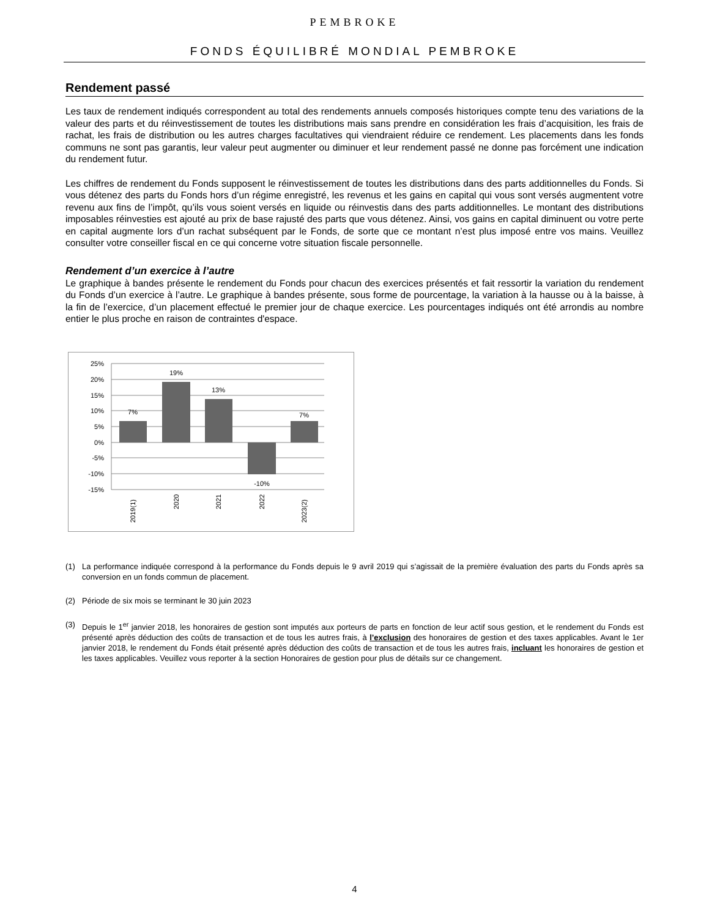PEMBROKE
FONDS ÉQUILIBRÉ MONDIAL PEMBROKE
Rendement passé
Les taux de rendement indiqués correspondent au total des rendements annuels composés historiques compte tenu des variations de la valeur des parts et du réinvestissement de toutes les distributions mais sans prendre en considération les frais d’acquisition, les frais de rachat, les frais de distribution ou les autres charges facultatives qui viendraient réduire ce rendement. Les placements dans les fonds communs ne sont pas garantis, leur valeur peut augmenter ou diminuer et leur rendement passé ne donne pas forcément une indication du rendement futur.
Les chiffres de rendement du Fonds supposent le réinvestissement de toutes les distributions dans des parts additionnelles du Fonds. Si vous détenez des parts du Fonds hors d’un régime enregistré, les revenus et les gains en capital qui vous sont versés augmentent votre revenu aux fins de l’impôt, qu’ils vous soient versés en liquide ou réinvestis dans des parts additionnelles. Le montant des distributions imposables réinvesties est ajouté au prix de base rajusté des parts que vous détenez. Ainsi, vos gains en capital diminuent ou votre perte en capital augmente lors d’un rachat subséquent par le Fonds, de sorte que ce montant n’est plus imposé entre vos mains. Veuillez consulter votre conseiller fiscal en ce qui concerne votre situation fiscale personnelle.
Rendement d’un exercice à l’autre
Le graphique à bandes présente le rendement du Fonds pour chacun des exercices présentés et fait ressortir la variation du rendement du Fonds d’un exercice à l’autre. Le graphique à bandes présente, sous forme de pourcentage, la variation à la hausse ou à la baisse, à la fin de l’exercice, d’un placement effectué le premier jour de chaque exercice. Les pourcentages indiqués ont été arrondis au nombre entier le plus proche en raison de contraintes d'espace.
25%
20%
15%
10%
5%
0%
-5%
-10%
-15%
7%
19%
13%
-10%
7%
2019(1)
2020
2021
2022
2023(2)
(1) La performance indiquée correspond à la performance du Fonds depuis le 9 avril 2019 qui s’agissait de la première évaluation des parts du Fonds après sa conversion en un fonds commun de placement.
(2) Période de six mois se terminant le 30 juin 2023
(3) Depuis le 1<sup>er</sup> janvier 2018, les honoraires de gestion sont imputés aux porteurs de parts en fonction de leur actif sous gestion, et le rendement du Fonds est présenté après déduction des coûts de transaction et de tous les autres frais, à l’exclusion des honoraires de gestion et des taxes applicables. Avant le 1er janvier 2018, le rendement du Fonds était présenté après déduction des coûts de transaction et de tous les autres frais, incluant les honoraires de gestion et les taxes applicables. Veuillez vous reporter à la section Honoraires de gestion pour plus de détails sur ce changement.
4